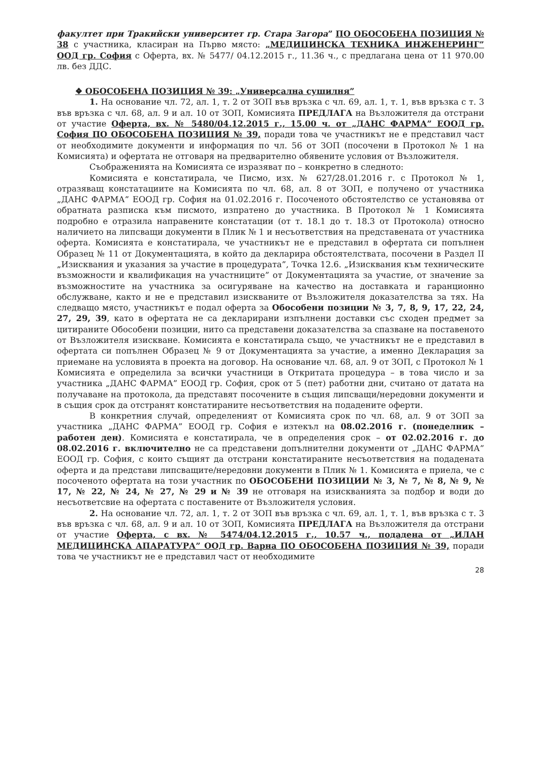факултет при Тракийски университет гр. Стара Загора” ПО ОБОСОБЕНА ПОЗИЦИЯ № 38 с участника, класиран на Първо място: „МЕДИЦИНСКА ТЕХНИКА ИНЖЕНЕРИНГ” ООД гр. София с Оферта, вх. № 5477/ 04.12.2015 г., 11.36 ч., с предлагана цена от 11 970.00 лв. без ДДС.
❖ ОБОСОБЕНА ПОЗИЦИЯ № 39: „Универсална сушилня”
1. На основание чл. 72, ал. 1, т. 2 от ЗОП във връзка с чл. 69, ал. 1, т. 1, във връзка с т. 3 във връзка с чл. 68, ал. 9 и ал. 10 от ЗОП, Комисията ПРЕДЛАГА на Възложителя да отстрани от участие Оферта, вх. № 5480/04.12.2015 г., 15.00 ч. от „ДАНС ФАРМА” ЕООД гр. София ПО ОБОСОБЕНА ПОЗИЦИЯ № 39, поради това че участникът не е представил част от необходимите документи и информация по чл. 56 от ЗОП (посочени в Протокол № 1 на Комисията) и офертата не отговаря на предварително обявените условия от Възложителя.
Съображенията на Комисията се изразяват по – конкретно в следното:
Комисията е констатирала, че Писмо, изх. № 627/28.01.2016 г. с Протокол № 1, отразяващ констатациите на Комисията по чл. 68, ал. 8 от ЗОП, е получено от участника „ДАНС ФАРМА” ЕООД гр. София на 01.02.2016 г. Посоченото обстоятелство се установява от обратната разписка към писмото, изпратено до участника. В Протокол № 1 Комисията подробно е отразила направените констатации (от т. 18.1 до т. 18.3 от Протокола) относно наличието на липсващи документи в Плик № 1 и несъответствия на представената от участника оферта. Комисията е констатирала, че участникът не е представил в офертата си попълнен Образец № 11 от Документацията, в който да декларира обстоятелствата, посочени в Раздел II „Изисквания и указания за участие в процедурата”, Точка 12.6. „Изисквания към техническите възможности и квалификация на участниците” от Документацията за участие, от значение за възможностите на участника за осигуряване на качество на доставката и гаранционно обслужване, както и не е представил изискваните от Възложителя доказателства за тях. На следващо място, участникът е подал оферта за Обособени позиции № 3, 7, 8, 9, 17, 22, 24, 27, 29, 39, като в офертата не са декларирани изпълнени доставки със сходен предмет за цитираните Обособени позиции, нито са представени доказателства за спазване на поставеното от Възложителя изискване. Комисията е констатирала също, че участникът не е представил в офертата си попълнен Образец № 9 от Документацията за участие, а именно Декларация за приемане на условията в проекта на договор. На основание чл. 68, ал. 9 от ЗОП, с Протокол № 1 Комисията е определила за всички участници в Откритата процедура – в това число и за участника „ДАНС ФАРМА” ЕООД гр. София, срок от 5 (пет) работни дни, считано от датата на получаване на протокола, да представят посочените в същия липсващи/нередовни документи и в същия срок да отстранят констатираните несъответствия на подадените оферти.
В конкретния случай, определеният от Комисията срок по чл. 68, ал. 9 от ЗОП за участника „ДАНС ФАРМА” ЕООД гр. София е изтекъл на 08.02.2016 г. (понеделник – работен ден). Комисията е констатирала, че в определения срок – от 02.02.2016 г. до 08.02.2016 г. включително не са представени допълнителни документи от „ДАНС ФАРМА” ЕООД гр. София, с които същият да отстрани констатираните несъответствия на подадената оферта и да представи липсващите/нередовни документи в Плик № 1. Комисията е приела, че с посоченото офертата на този участник по ОБОСОБЕНИ ПОЗИЦИИ № 3, № 7, № 8, № 9, № 17, № 22, № 24, № 27, № 29 и № 39 не отговаря на изискванията за подбор и води до несъответсвие на офертата с поставените от Възложителя условия.
2. На основание чл. 72, ал. 1, т. 2 от ЗОП във връзка с чл. 69, ал. 1, т. 1, във връзка с т. 3 във връзка с чл. 68, ал. 9 и ал. 10 от ЗОП, Комисията ПРЕДЛАГА на Възложителя да отстрани от участие Оферта, с вх. № 5474/04.12.2015 г., 10.57 ч., подадена от „ИЛАН МЕДИЦИНСКА АПАРАТУРА” ООД гр. Варна ПО ОБОСОБЕНА ПОЗИЦИЯ № 39, поради това че участникът не е представил част от необходимите
28